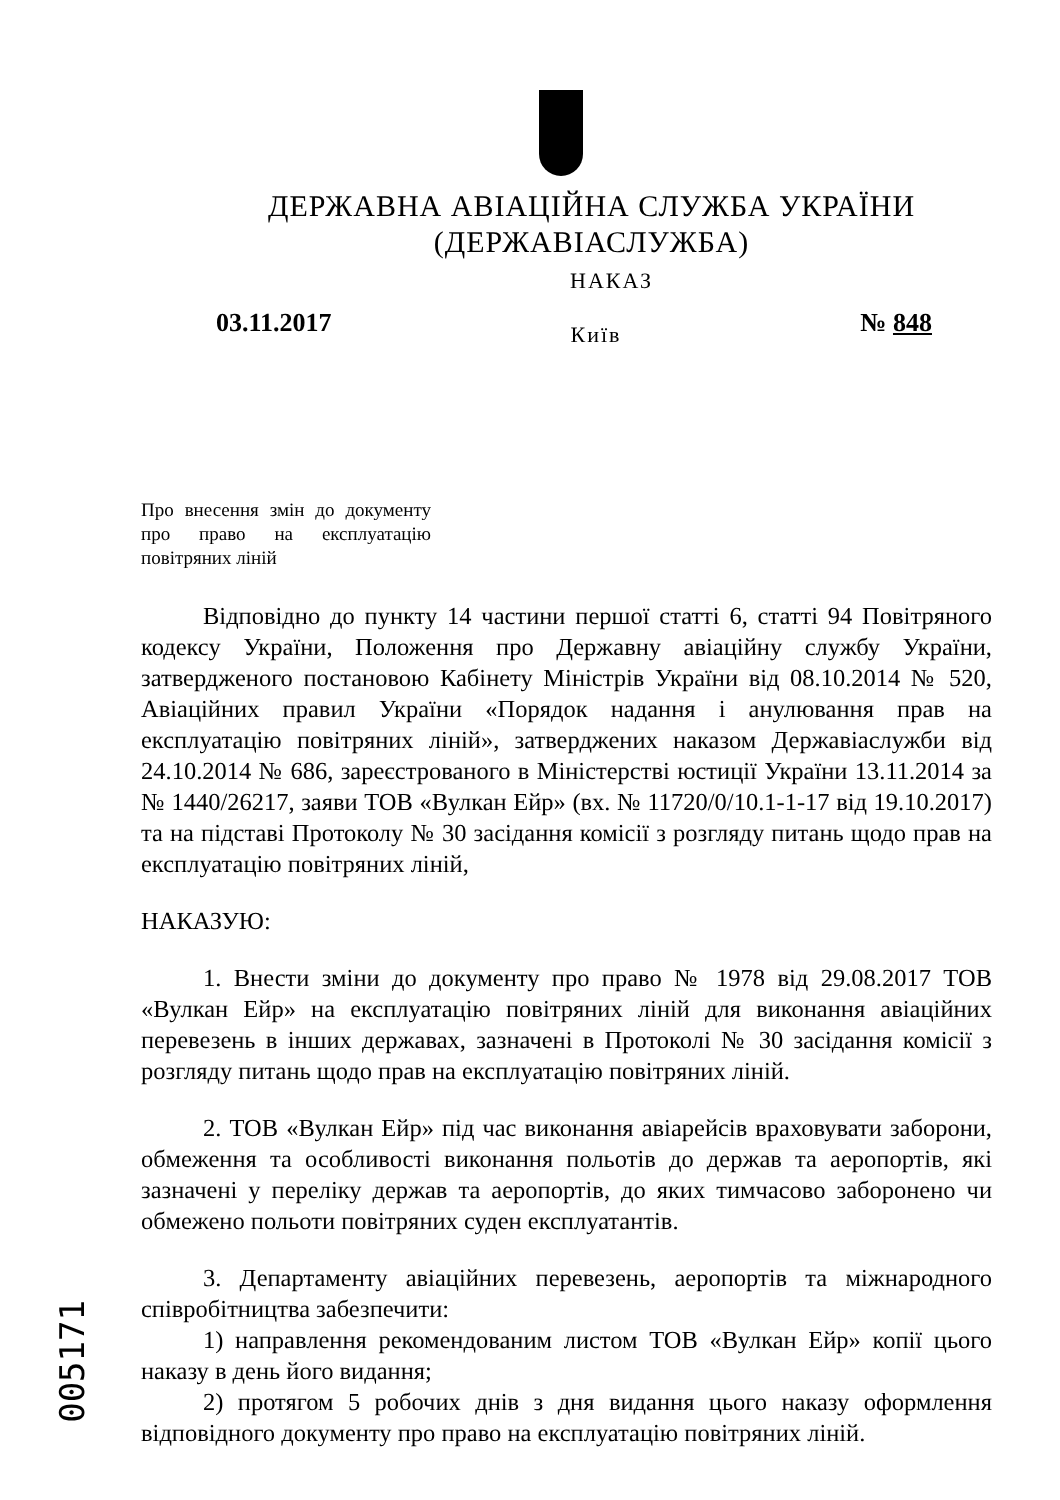ДЕРЖАВНА АВІАЦІЙНА СЛУЖБА УКРАЇНИ
(ДЕРЖАВІАСЛУЖБА)
НАКАЗ
03.11.2017 Київ № 848
Про внесення змін до документу про право на експлуатацію повітряних ліній
Відповідно до пункту 14 частини першої статті 6, статті 94 Повітряного кодексу України, Положення про Державну авіаційну службу України, затвердженого постановою Кабінету Міністрів України від 08.10.2014 № 520, Авіаційних правил України «Порядок надання і анулювання прав на експлуатацію повітряних ліній», затверджених наказом Державіаслужби від 24.10.2014 № 686, зареєстрованого в Міністерстві юстиції України 13.11.2014 за № 1440/26217, заяви ТОВ «Вулкан Ейр» (вх. № 11720/0/10.1-1-17 від 19.10.2017) та на підставі Протоколу № 30 засідання комісії з розгляду питань щодо прав на експлуатацію повітряних ліній,
НАКАЗУЮ:
1. Внести зміни до документу про право № 1978 від 29.08.2017 ТОВ «Вулкан Ейр» на експлуатацію повітряних ліній для виконання авіаційних перевезень в інших державах, зазначені в Протоколі № 30 засідання комісії з розгляду питань щодо прав на експлуатацію повітряних ліній.
2. ТОВ «Вулкан Ейр» під час виконання авіарейсів враховувати заборони, обмеження та особливості виконання польотів до держав та аеропортів, які зазначені у переліку держав та аеропортів, до яких тимчасово заборонено чи обмежено польоти повітряних суден експлуатантів.
3. Департаменту авіаційних перевезень, аеропортів та міжнародного співробітництва забезпечити:
1) направлення рекомендованим листом ТОВ «Вулкан Ейр» копії цього наказу в день його видання;
2) протягом 5 робочих днів з дня видання цього наказу оформлення відповідного документу про право на експлуатацію повітряних ліній.
005171